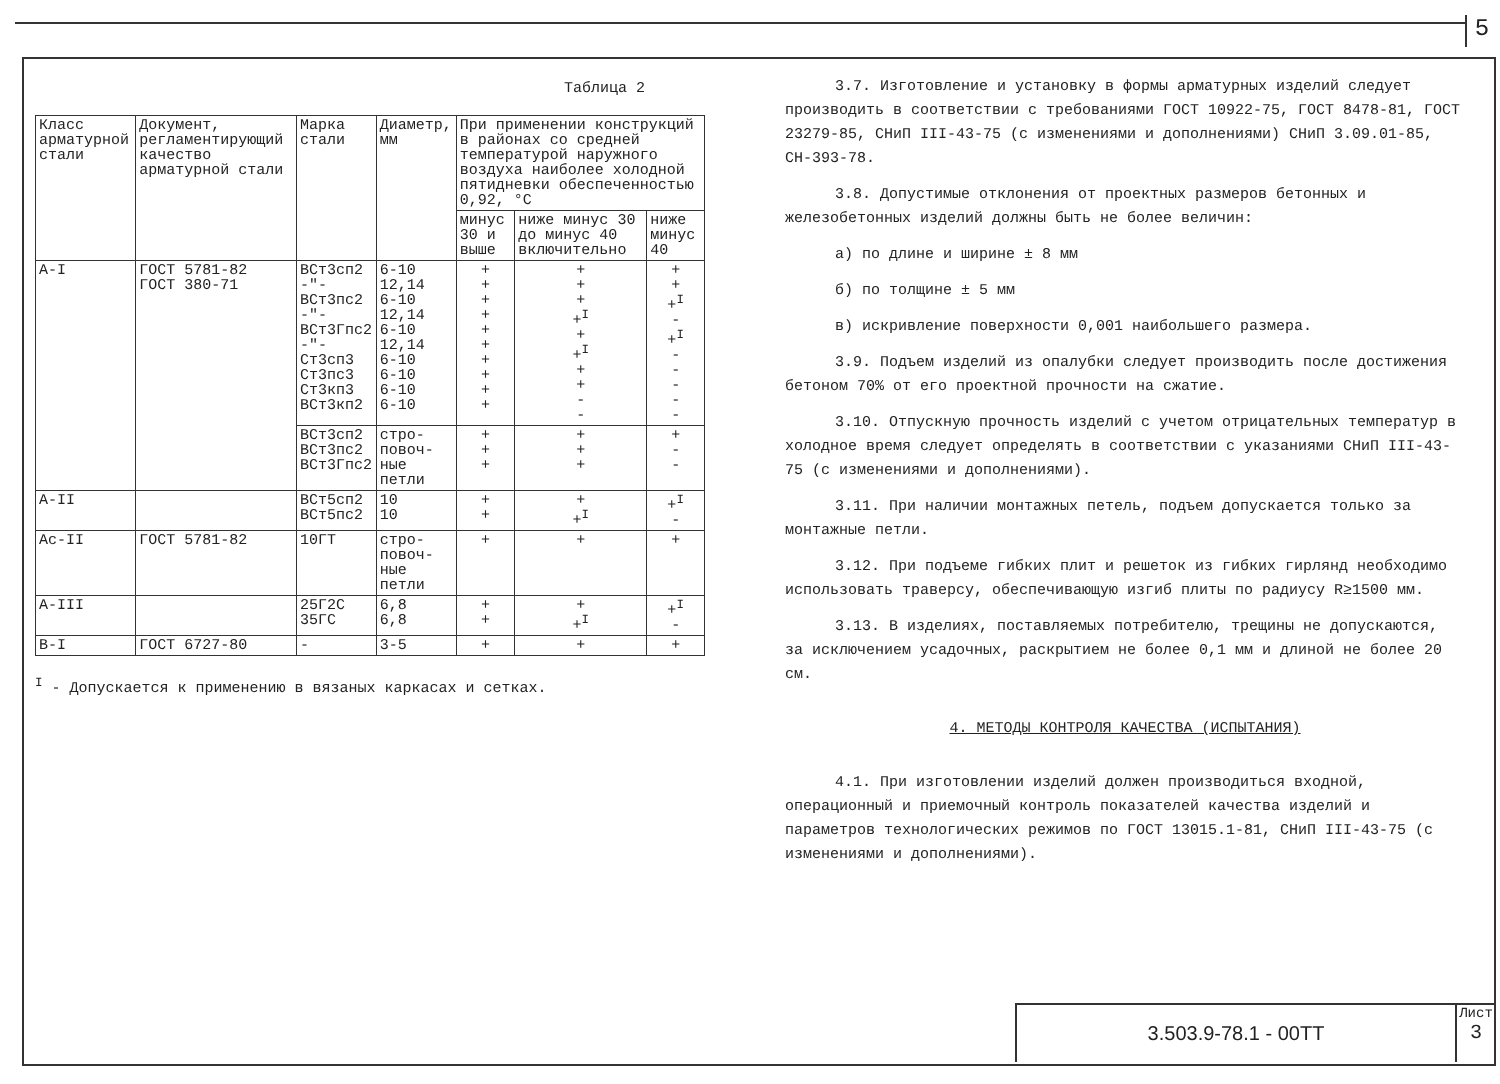5
Таблица 2
| Класс арматурной стали | Документ, регламентирующий качество арматурной стали | Марка стали | Диаметр, мм | При применении конструкций в районах со средней температурой наружного воздуха наиболее холодной пятидневки обеспеченностью 0,92, °С | | |
| --- | --- | --- | --- | --- | --- | --- |
| | | | | минус 30 и выше | ниже минус 30 до минус 40 включительно | ниже минус 40 |
| А-I | ГОСТ 5781-82 ГОСТ 380-71 | ВСт3сп2 -"- ВСт3пс2 -"- ВСт3Гпс2 -"- Ст3сп3 Ст3пс3 Ст3кп3 ВСт3кп2 | 6-10 12,14 6-10 12,14 6-10 12,14 6-10 6-10 6-10 6-10 | + + + + + + + + + + | + + + +<sup>I</sup> + +<sup>I</sup> + + - - | + + +<sup>I</sup> - +<sup>I</sup> - - - - - |
| | | ВСт3сп2 ВСт3пс2 ВСт3Гпс2 | стро- повоч- ные петли | + + + | + + + | + - - |
| А-II | | ВСт5сп2 ВСт5пс2 | 10 10 | + + | + +<sup>I</sup> | +<sup>I</sup> - |
| Ас-II | ГОСТ 5781-82 | 10ГТ | стро- повоч- ные петли | + | + | + |
| А-III | | 25Г2С 35ГС | 6,8 6,8 | + + | + +<sup>I</sup> | +<sup>I</sup> - |
| В-I | ГОСТ 6727-80 | - | 3-5 | + | + | + |
<sup>I</sup> - Допускается к применению в вязаных каркасах и сетках.
3.7. Изготовление и установку в формы арматурных изделий следует производить в соответствии с требованиями ГОСТ 10922-75, ГОСТ 8478-81, ГОСТ 23279-85, СНиП III-43-75 (с изменениями и дополнениями) СНиП 3.09.01-85, СН-393-78.
3.8. Допустимые отклонения от проектных размеров бетонных и железобетонных изделий должны быть не более величин:
а) по длине и ширине ± 8 мм
б) по толщине ± 5 мм
в) искривление поверхности 0,001 наибольшего размера.
3.9. Подъем изделий из опалубки следует производить после достижения бетоном 70% от его проектной прочности на сжатие.
3.10. Отпускную прочность изделий с учетом отрицательных температур в холодное время следует определять в соответствии с указаниями СНиП III-43-75 (с изменениями и дополнениями).
3.11. При наличии монтажных петель, подъем допускается только за монтажные петли.
3.12. При подъеме гибких плит и решеток из гибких гирлянд необходимо использовать траверсу, обеспечивающую изгиб плиты по радиусу R≥1500 мм.
3.13. В изделиях, поставляемых потребителю, трещины не допускаются, за исключением усадочных, раскрытием не более 0,1 мм и длиной не более 20 см.
4. МЕТОДЫ КОНТРОЛЯ КАЧЕСТВА (ИСПЫТАНИЯ)
4.1. При изготовлении изделий должен производиться входной, операционный и приемочный контроль показателей качества изделий и параметров технологических режимов по ГОСТ 13015.1-81, СНиП III-43-75 (с изменениями и дополнениями).
3.503.9-78.1 - 00ТТ
Лист
3